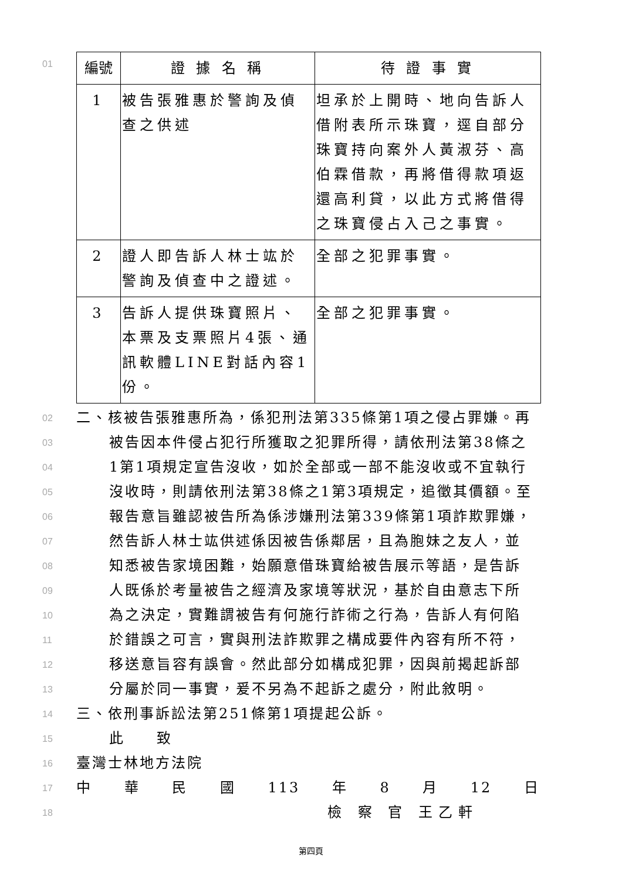01
| 編號 | 證 據 名 稱 | 待 證 事 實 |
| --- | --- | --- |
| 1 | 被告張雅惠於警詢及偵查之供述 | 坦承於上開時、地向告訴人借附表所示珠寶，逕自部分珠寶持向案外人黃淑芬、高伯霖借款，再將借得款項返還高利貸，以此方式將借得之珠寶侵占入己之事實。 |
| 2 | 證人即告訴人林士竑於警詢及偵查中之證述。 | 全部之犯罪事實。 |
| 3 | 告訴人提供珠寶照片、本票及支票照片4張、通訊軟體LINE對話內容1份。 | 全部之犯罪事實。 |
02
二、核被告張雅惠所為，係犯刑法第335條第1項之侵占罪嫌。再
03
被告因本件侵占犯行所獲取之犯罪所得，請依刑法第38條之
04
1第1項規定宣告沒收，如於全部或一部不能沒收或不宜執行
05
沒收時，則請依刑法第38條之1第3項規定，追徵其價額。至
06
報告意旨雖認被告所為係涉嫌刑法第339條第1項詐欺罪嫌，
07
然告訴人林士竑供述係因被告係鄰居，且為胞妹之友人，並
08
知悉被告家境困難，始願意借珠寶給被告展示等語，是告訴
09
人既係於考量被告之經濟及家境等狀況，基於自由意志下所
10
為之決定，實難謂被告有何施行詐術之行為，告訴人有何陷
11
於錯誤之可言，實與刑法詐欺罪之構成要件內容有所不符，
12
移送意旨容有誤會。然此部分如構成犯罪，因與前揭起訴部
13
分屬於同一事實，爰不另為不起訴之處分，附此敘明。
14
三、依刑事訴訟法第251條第1項提起公訴。
15
此　　致
16
臺灣士林地方法院
17
中 華 民 國 113 年 8 月 12 日
18
檢 察 官 王乙軒
第四頁